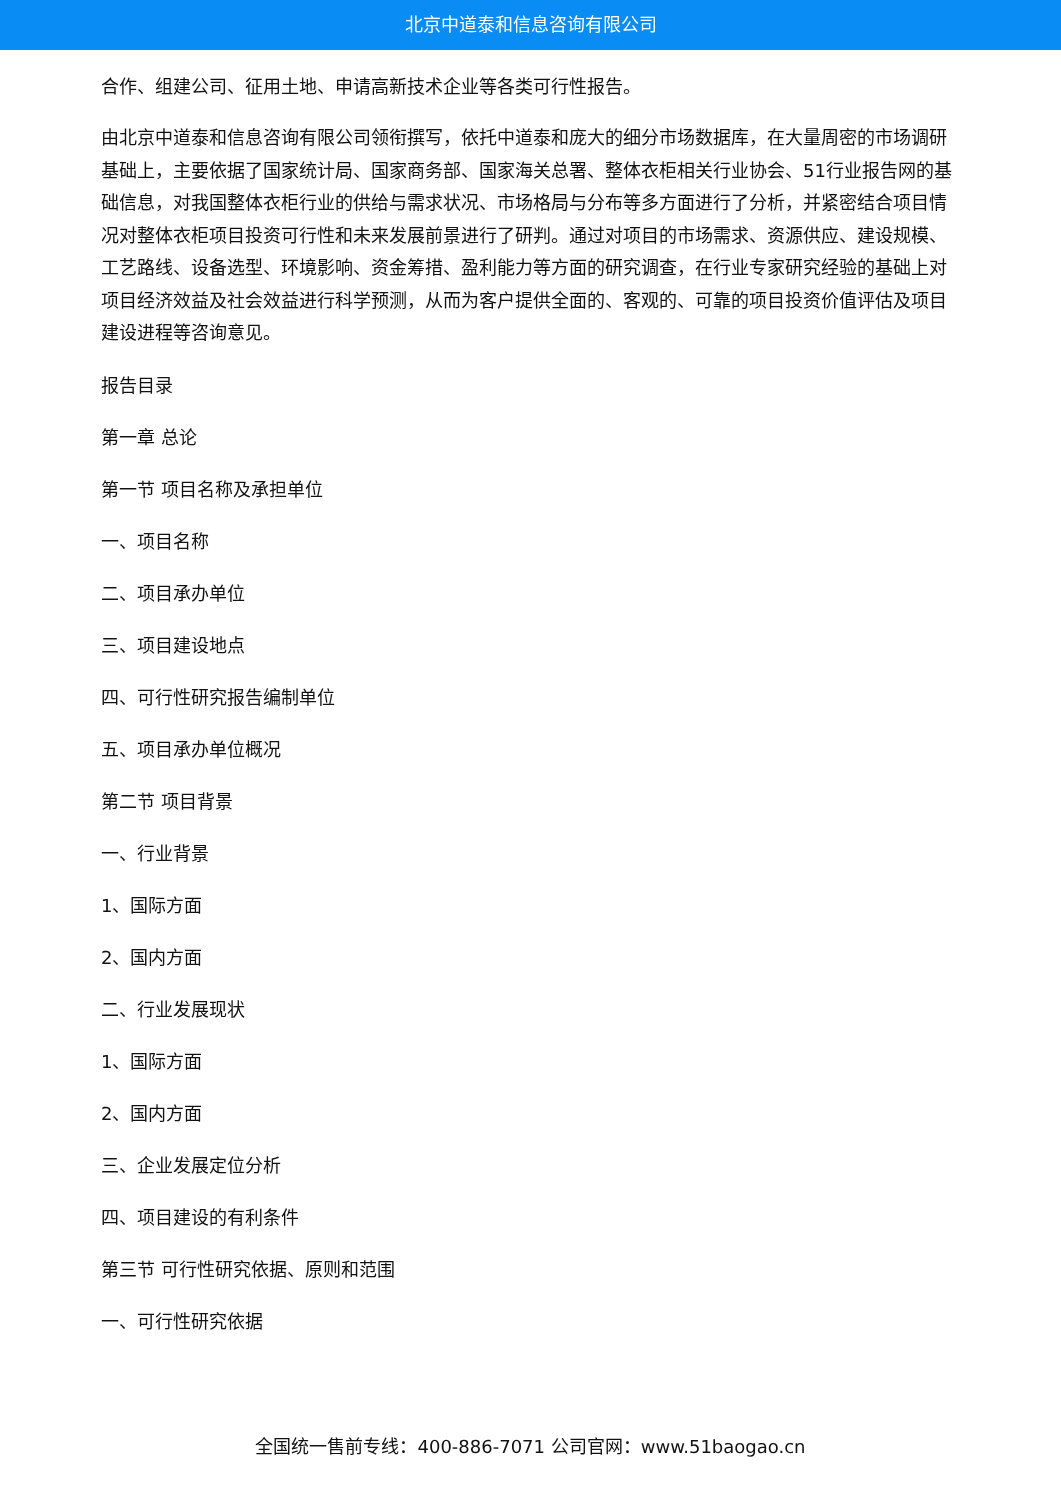北京中道泰和信息咨询有限公司
合作、组建公司、征用土地、申请高新技术企业等各类可行性报告。
由北京中道泰和信息咨询有限公司领衔撰写，依托中道泰和庞大的细分市场数据库，在大量周密的市场调研基础上，主要依据了国家统计局、国家商务部、国家海关总署、整体衣柜相关行业协会、51行业报告网的基础信息，对我国整体衣柜行业的供给与需求状况、市场格局与分布等多方面进行了分析，并紧密结合项目情况对整体衣柜项目投资可行性和未来发展前景进行了研判。通过对项目的市场需求、资源供应、建设规模、工艺路线、设备选型、环境影响、资金筹措、盈利能力等方面的研究调查，在行业专家研究经验的基础上对项目经济效益及社会效益进行科学预测，从而为客户提供全面的、客观的、可靠的项目投资价值评估及项目建设进程等咨询意见。
报告目录
第一章 总论
第一节 项目名称及承担单位
一、项目名称
二、项目承办单位
三、项目建设地点
四、可行性研究报告编制单位
五、项目承办单位概况
第二节 项目背景
一、行业背景
1、国际方面
2、国内方面
二、行业发展现状
1、国际方面
2、国内方面
三、企业发展定位分析
四、项目建设的有利条件
第三节 可行性研究依据、原则和范围
一、可行性研究依据
全国统一售前专线：400-886-7071 公司官网：www.51baogao.cn